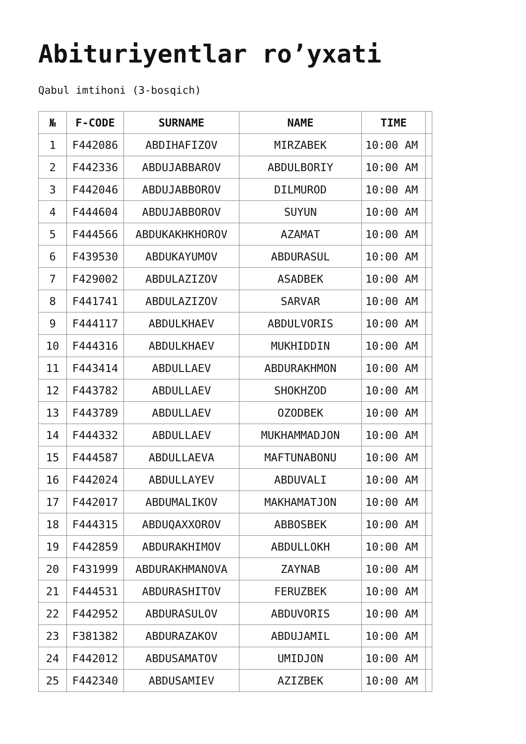Abituriyentlar ro’yxati
Qabul imtihoni (3-bosqich)
| № | F-CODE | SURNAME | NAME | TIME | |
| --- | --- | --- | --- | --- | --- |
| 1 | F442086 | ABDIHAFIZOV | MIRZABEK | 10:00 AM | |
| 2 | F442336 | ABDUJABBAROV | ABDULBORIY | 10:00 AM | |
| 3 | F442046 | ABDUJABBOROV | DILMUROD | 10:00 AM | |
| 4 | F444604 | ABDUJABBOROV | SUYUN | 10:00 AM | |
| 5 | F444566 | ABDUKAKHKHOROV | AZAMAT | 10:00 AM | |
| 6 | F439530 | ABDUKAYUMOV | ABDURASUL | 10:00 AM | |
| 7 | F429002 | ABDULAZIZOV | ASADBEK | 10:00 AM | |
| 8 | F441741 | ABDULAZIZOV | SARVAR | 10:00 AM | |
| 9 | F444117 | ABDULKHAEV | ABDULVORIS | 10:00 AM | |
| 10 | F444316 | ABDULKHAEV | MUKHIDDIN | 10:00 AM | |
| 11 | F443414 | ABDULLAEV | ABDURAKHMON | 10:00 AM | |
| 12 | F443782 | ABDULLAEV | SHOKHZOD | 10:00 AM | |
| 13 | F443789 | ABDULLAEV | OZODBEK | 10:00 AM | |
| 14 | F444332 | ABDULLAEV | MUKHAMMADJON | 10:00 AM | |
| 15 | F444587 | ABDULLAEVA | MAFTUNABONU | 10:00 AM | |
| 16 | F442024 | ABDULLAYEV | ABDUVALI | 10:00 AM | |
| 17 | F442017 | ABDUMALIKOV | MAKHAMATJON | 10:00 AM | |
| 18 | F444315 | ABDUQAXXOROV | ABBOSBEK | 10:00 AM | |
| 19 | F442859 | ABDURAKHIMOV | ABDULLOKH | 10:00 AM | |
| 20 | F431999 | ABDURAKHMANOVA | ZAYNAB | 10:00 AM | |
| 21 | F444531 | ABDURASHITOV | FERUZBEK | 10:00 AM | |
| 22 | F442952 | ABDURASULOV | ABDUVORIS | 10:00 AM | |
| 23 | F381382 | ABDURAZAKOV | ABDUJAMIL | 10:00 AM | |
| 24 | F442012 | ABDUSAMATOV | UMIDJON | 10:00 AM | |
| 25 | F442340 | ABDUSAMIEV | AZIZBEK | 10:00 AM | |